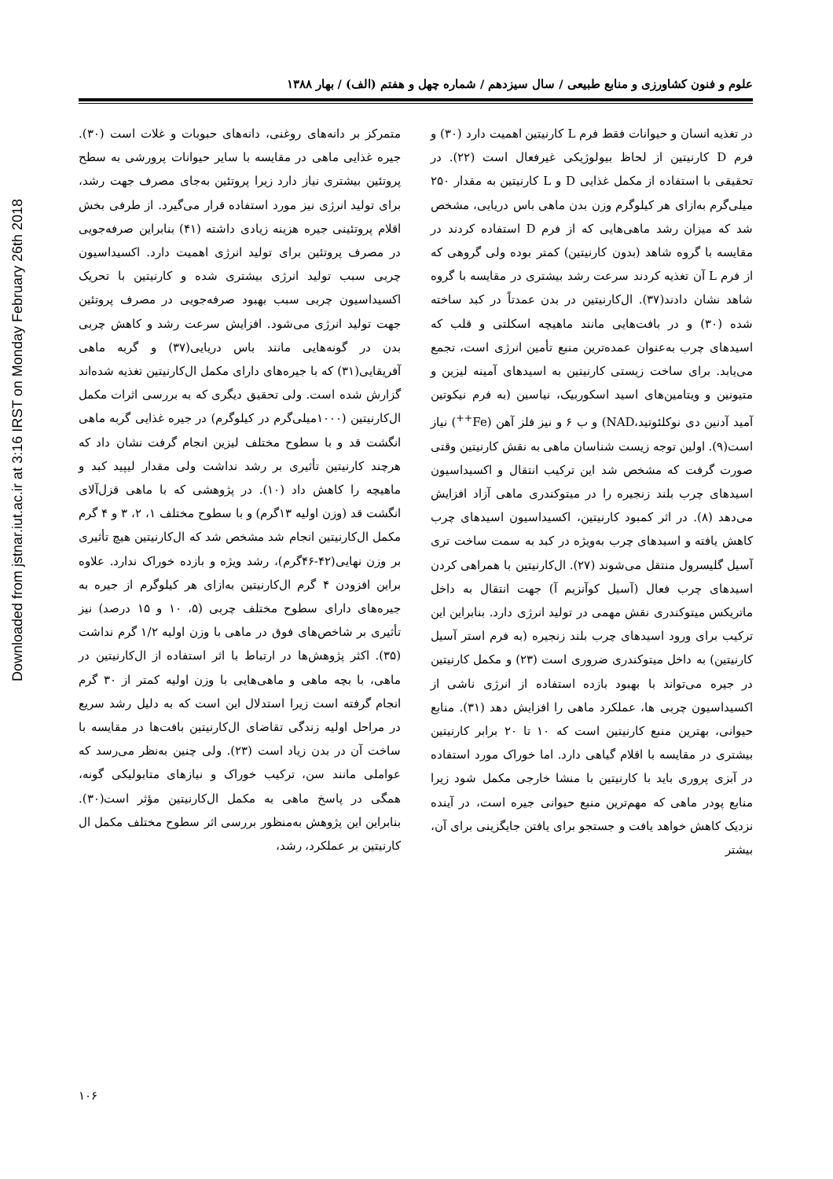علوم و فنون کشاورزی و منابع طبیعی / سال سیزدهم / شماره چهل و هفتم (الف) / بهار ۱۳۸۸
Downloaded from jstnar.iut.ac.ir at 3:16 IRST on Monday February 26th 2018
در تغذیه انسان و حیوانات فقط فرم L کارنیتین اهمیت دارد (۳۰) و فرم D کارنیتین از لحاظ بیولوژیکی غیرفعال است (۲۲). در تحقیقی با استفاده از مکمل غذایی D و L کارنیتین به مقدار ۲۵۰ میلی‌گرم به‌ازای هر کیلوگرم وزن بدن ماهی باس دریایی، مشخص شد که میزان رشد ماهی‌هایی که از فرم D استفاده کردند در مقایسه با گروه شاهد (بدون کارنیتین) کمتر بوده ولی گروهی که از فرم L آن تغذیه کردند سرعت رشد بیشتری در مقایسه با گروه شاهد نشان دادند(۳۷). ال‌کارنیتین در بدن عمدتاً در کبد ساخته شده (۳۰) و در بافت‌هایی مانند ماهیچه اسکلتی و قلب که اسیدهای چرب به‌عنوان عمده‌ترین منبع تأمین انرژی است، تجمع می‌یابد. برای ساخت زیستی کارنیتین به اسیدهای آمینه لیزین و متیونین و ویتامین‌های اسید اسکوربیک، نیاسین (به فرم نیکوتین آمید آدنین دی نوکلئوتید،NAD) و ب ۶ و نیز فلز آهن (Fe<sup>++</sup>) نیاز است(۹). اولین توجه زیست شناسان ماهی به نقش کارنیتین وقتی صورت گرفت که مشخص شد این ترکیب انتقال و اکسیداسیون اسیدهای چرب بلند زنجیره را در میتوکندری ماهی آزاد افزایش می‌دهد (۸). در اثر کمبود کارنیتین، اکسیداسیون اسیدهای چرب کاهش یافته و اسیدهای چرب به‌ویژه در کبد به سمت ساخت تری آسیل گلیسرول منتقل می‌شوند (۲۷). ال‌کارنیتین با همراهی کردن اسیدهای چرب فعال (آسیل کوآنزیم آ) جهت انتقال به داخل ماتریکس میتوکندری نقش مهمی در تولید انرژی دارد. بنابراین این ترکیب برای ورود اسیدهای چرب بلند زنجیره (به فرم استر آسیل کارنیتین) به داخل میتوکندری ضروری است (۲۳) و مکمل کارنیتین در جیره می‌تواند با بهبود بازده استفاده از انرژی ناشی از اکسیداسیون چربی ها، عملکرد ماهی را افزایش دهد (۳۱). منابع حیوانی، بهترین منبع کارنیتین است که ۱۰ تا ۲۰ برابر کارنیتین بیشتری در مقایسه با اقلام گیاهی دارد. اما خوراک مورد استفاده در آبزی پروری باید با کارنیتین با منشا خارجی مکمل شود زیرا منابع پودر ماهی که مهم‌ترین منبع حیوانی جیره است، در آینده نزدیک کاهش خواهد یافت و جستجو برای یافتن جایگزینی برای آن، بیشتر
متمرکز بر دانه‌های روغنی، دانه‌های حبوبات و غلات است (۳۰). جیره غذایی ماهی در مقایسه با سایر حیوانات پرورشی به سطح پروتئین بیشتری نیاز دارد زیرا پروتئین به‌جای مصرف جهت رشد، برای تولید انرژی نیز مورد استفاده قرار می‌گیرد. از طرفی بخش اقلام پروتئینی جیره هزینه زیادی داشته (۴۱) بنابراین صرفه‌جویی در مصرف پروتئین برای تولید انرژی اهمیت دارد. اکسیداسیون چربی سبب تولید انرژی بیشتری شده و کارنیتین با تحریک اکسیداسیون چربی سبب بهبود صرفه‌جویی در مصرف پروتئین جهت تولید انرژی می‌شود. افزایش سرعت رشد و کاهش چربی بدن در گونه‌هایی مانند باس دریایی(۳۷) و گربه ماهی آفریقایی(۳۱) که با جیره‌های دارای مکمل ال‌کارنیتین تغذیه شده‌اند گزارش شده است. ولی تحقیق دیگری که به بررسی اثرات مکمل ال‌کارنیتین (۱۰۰۰میلی‌گرم در کیلوگرم) در جیره غذایی گربه ماهی انگشت قد و با سطوح مختلف لیزین انجام گرفت نشان داد که هرچند کارنیتین تأثیری بر رشد نداشت ولی مقدار لیپید کبد و ماهیچه را کاهش داد (۱۰). در پژوهشی که با ماهی قزل‌آلای انگشت قد (وزن اولیه ۱۳گرم) و با سطوح مختلف ۱، ۲، ۳ و ۴ گرم مکمل ال‌کارنیتین انجام شد مشخص شد که ال‌کارنیتین هیچ تأثیری بر وزن نهایی(۴۲-۴۶گرم)، رشد ویژه و بازده خوراک ندارد. علاوه براین افزودن ۴ گرم ال‌کارنیتین به‌ازای هر کیلوگرم از جیره به جیره‌های دارای سطوح مختلف چربی (۵، ۱۰ و ۱۵ درصد) نیز تأثیری بر شاخص‌های فوق در ماهی با وزن اولیه ۱/۲ گرم نداشت (۳۵). اکثر پژوهش‌ها در ارتباط با اثر استفاده از ال‌کارنیتین در ماهی، با بچه ماهی و ماهی‌هایی با وزن اولیه کمتر از ۳۰ گرم انجام گرفته است زیرا استدلال این است که به دلیل رشد سریع در مراحل اولیه زندگی تقاضای ال‌کارنیتین بافت‌ها در مقایسه با ساخت آن در بدن زیاد است (۲۳). ولی چنین به‌نظر می‌رسد که عواملی مانند سن، ترکیب خوراک و نیازهای متابولیکی گونه، همگی در پاسخ ماهی به مکمل ال‌کارنیتین مؤثر است(۳۰). بنابراین این پژوهش به‌منظور بررسی اثر سطوح مختلف مکمل ال کارنیتین بر عملکرد، رشد،
۱۰۶